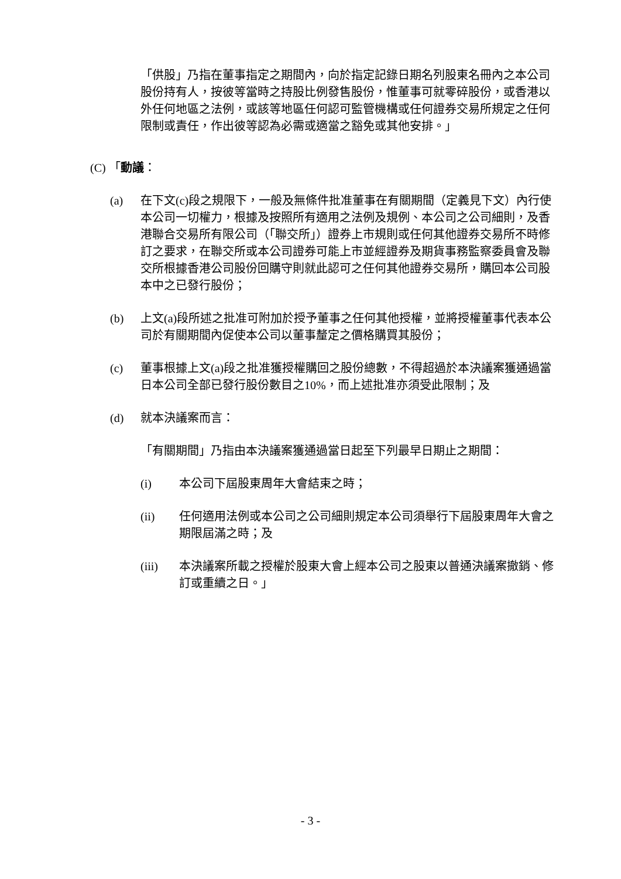「供股」乃指在董事指定之期間內，向於指定記錄日期名列股東名冊內之本公司股份持有人，按彼等當時之持股比例發售股份，惟董事可就零碎股份，或香港以外任何地區之法例，或該等地區任何認可監管機構或任何證券交易所規定之任何限制或責任，作出彼等認為必需或適當之豁免或其他安排。」
(C) 「動議：
(a) 在下文(c)段之規限下，一般及無條件批准董事在有關期間（定義見下文）內行使本公司一切權力，根據及按照所有適用之法例及規例、本公司之公司細則，及香港聯合交易所有限公司（「聯交所」）證券上市規則或任何其他證券交易所不時修訂之要求，在聯交所或本公司證券可能上市並經證券及期貨事務監察委員會及聯交所根據香港公司股份回購守則就此認可之任何其他證券交易所，購回本公司股本中之已發行股份；
(b) 上文(a)段所述之批准可附加於授予董事之任何其他授權，並將授權董事代表本公司於有關期間內促使本公司以董事釐定之價格購買其股份；
(c) 董事根據上文(a)段之批准獲授權購回之股份總數，不得超過於本決議案獲通過當日本公司全部已發行股份數目之10%，而上述批准亦須受此限制；及
(d) 就本決議案而言：
「有關期間」乃指由本決議案獲通過當日起至下列最早日期止之期間：
(i) 本公司下屆股東周年大會結束之時；
(ii) 任何適用法例或本公司之公司細則規定本公司須舉行下屆股東周年大會之期限屆滿之時；及
(iii) 本決議案所載之授權於股東大會上經本公司之股東以普通決議案撤銷、修訂或重續之日。」
- 3 -